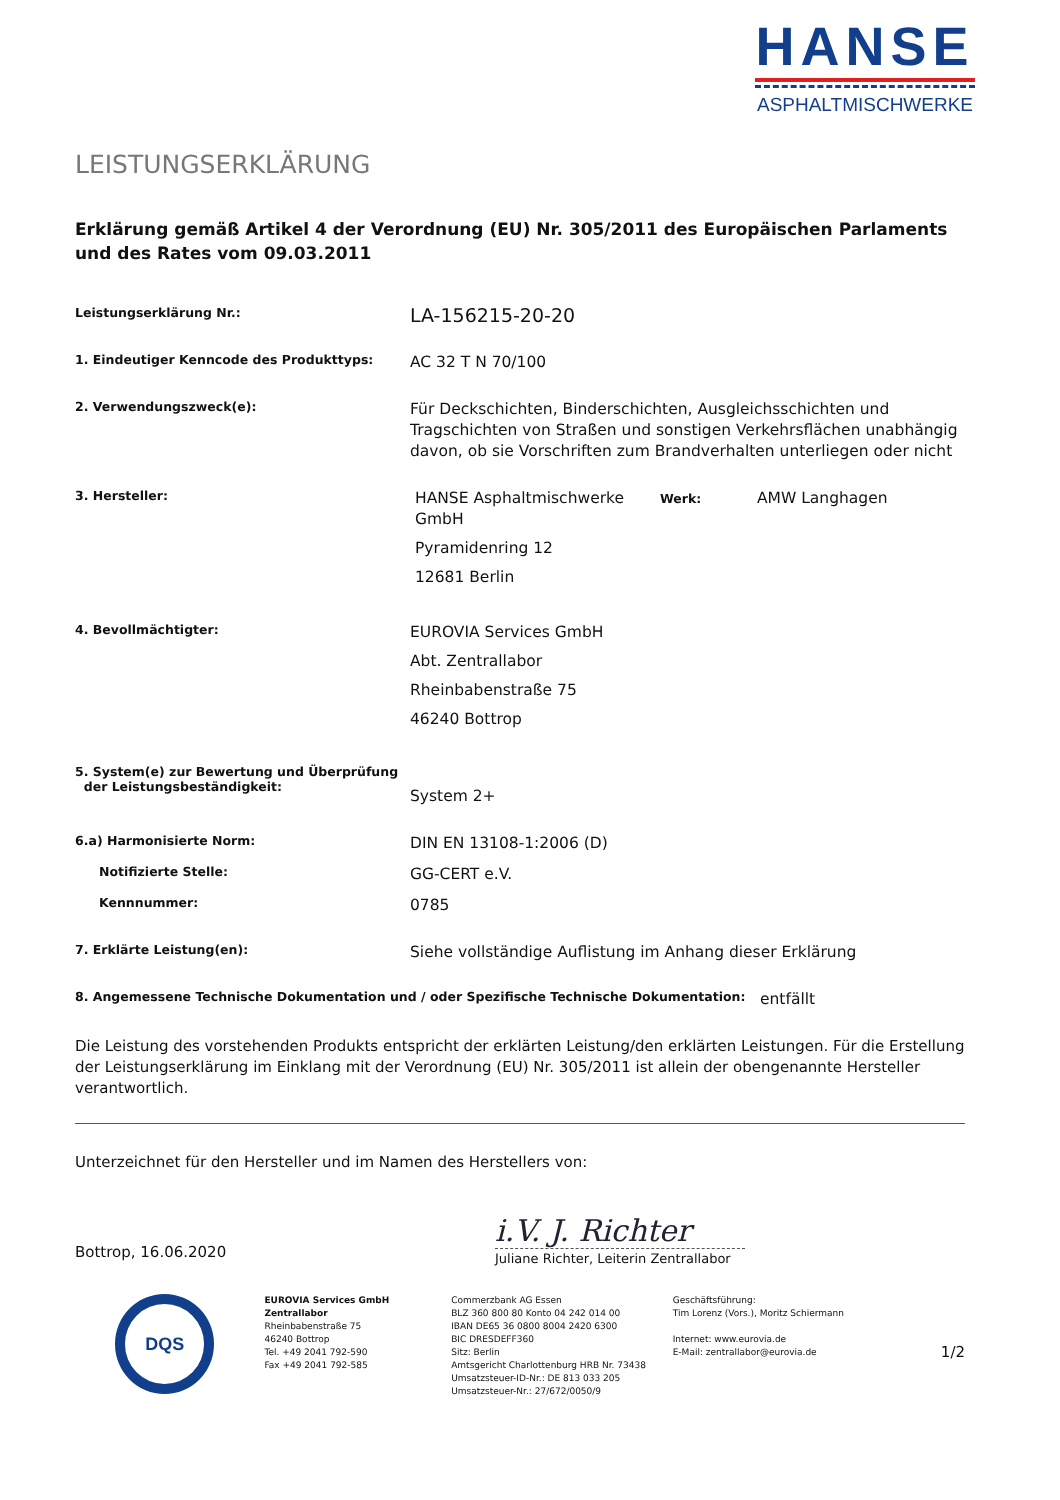HANSE
ASPHALTMISCHWERKE
LEISTUNGSERKLÄRUNG
Erklärung gemäß Artikel 4 der Verordnung (EU) Nr. 305/2011 des Europäischen Parlaments und des Rates vom 09.03.2011
Leistungserklärung Nr.:
LA-156215-20-20
1. Eindeutiger Kenncode des Produkttyps:
AC 32 T N 70/100
2. Verwendungszweck(e):
Für Deckschichten, Binderschichten, Ausgleichsschichten und Tragschichten von Straßen und sonstigen Verkehrsflächen unabhängig davon, ob sie Vorschriften zum Brandverhalten unterliegen oder nicht
3. Hersteller:
HANSE Asphaltmischwerke GmbH
Pyramidenring 12
12681 Berlin
Werk:
AMW Langhagen
4. Bevollmächtigter:
EUROVIA Services GmbH
Abt. Zentrallabor
Rheinbabenstraße 75
46240 Bottrop
5. System(e) zur Bewertung und Überprüfung
der Leistungsbeständigkeit:
System 2+
6.a) Harmonisierte Norm:
DIN EN 13108-1:2006 (D)
Notifizierte Stelle:
GG-CERT e.V.
Kennnummer:
0785
7. Erklärte Leistung(en):
Siehe vollständige Auflistung im Anhang dieser Erklärung
8. Angemessene Technische Dokumentation und / oder Spezifische Technische Dokumentation:
entfällt
Die Leistung des vorstehenden Produkts entspricht der erklärten Leistung/den erklärten Leistungen. Für die Erstellung der Leistungserklärung im Einklang mit der Verordnung (EU) Nr. 305/2011 ist allein der obengenannte Hersteller verantwortlich.
Unterzeichnet für den Hersteller und im Namen des Herstellers von:
Bottrop, 16.06.2020
i.V. J. Richter
Juliane Richter, Leiterin Zentrallabor
DQS
EUROVIA Services GmbH
Zentrallabor
Rheinbabenstraße 75
46240 Bottrop
Tel. +49 2041 792-590
Fax +49 2041 792-585
Commerzbank AG Essen
BLZ 360 800 80 Konto 04 242 014 00
IBAN DE65 36 0800 8004 2420 6300
BIC DRESDEFF360
Sitz: Berlin
Amtsgericht Charlottenburg HRB Nr. 73438
Umsatzsteuer-ID-Nr.: DE 813 033 205
Umsatzsteuer-Nr.: 27/672/0050/9
Geschäftsführung:
Tim Lorenz (Vors.), Moritz Schiermann
Internet: www.eurovia.de
E-Mail: zentrallabor@eurovia.de
1/2